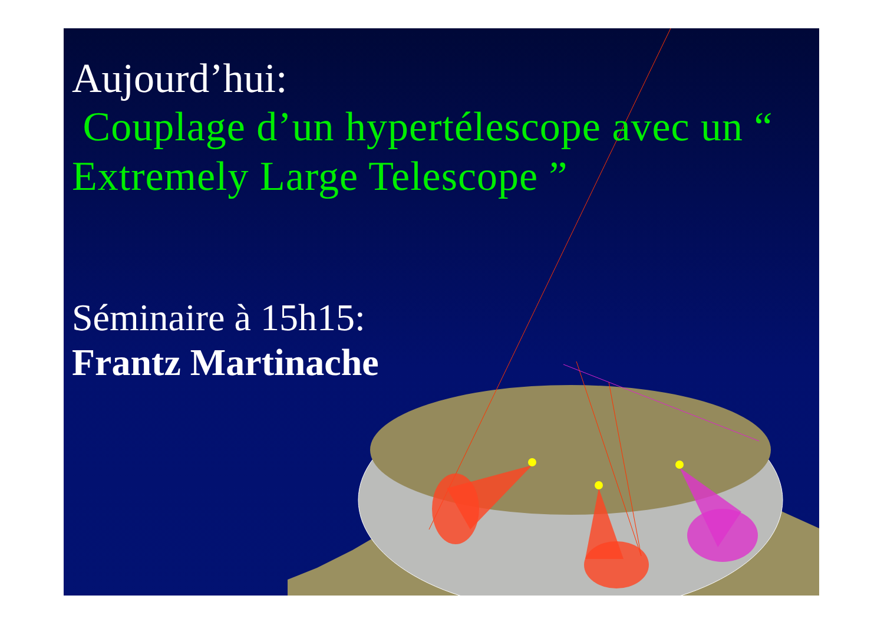Aujourd’hui:
Couplage d’un hypertélescope avec un “ Extremely Large Telescope ”
Séminaire à 15h15:
Frantz Martinache